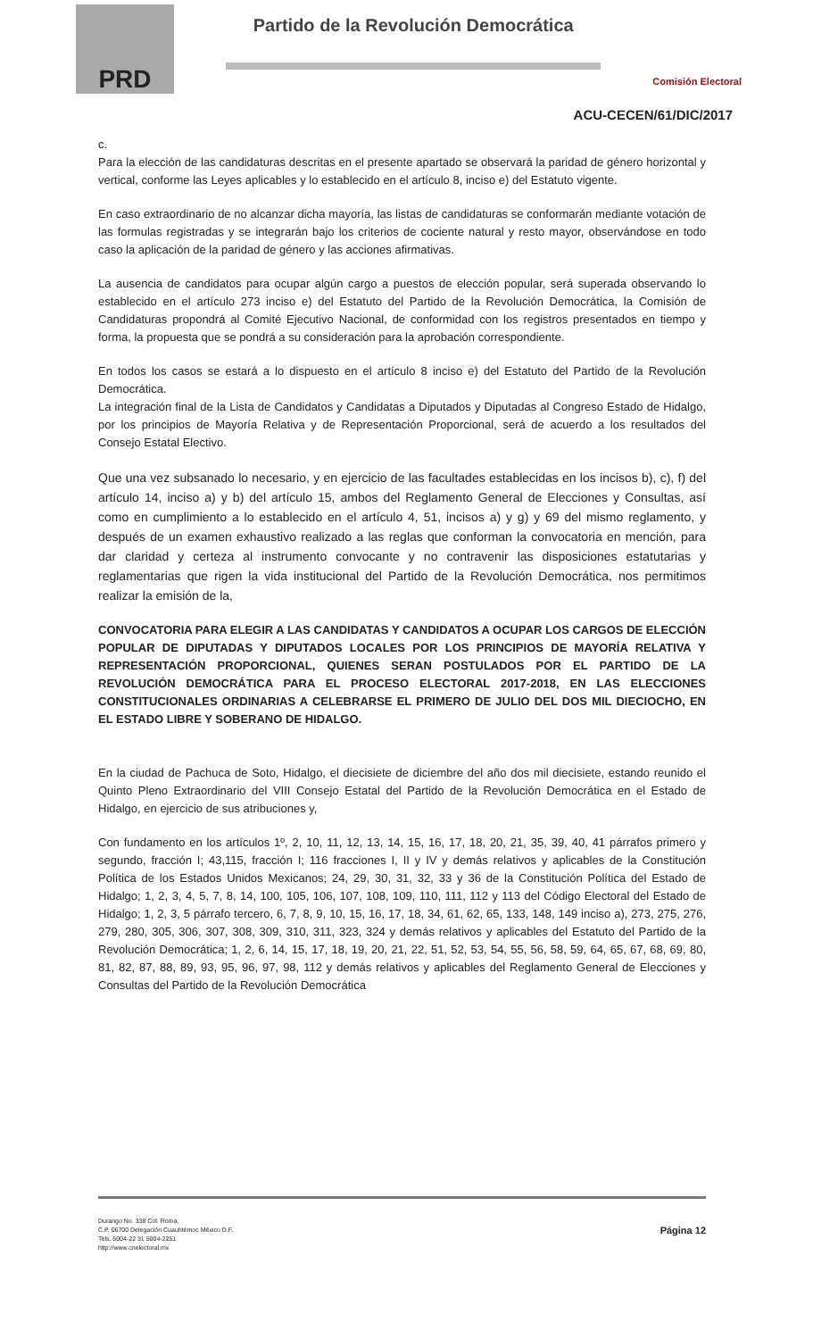PRD
Partido de la Revolución Democrática
Comisión Electoral
ACU-CECEN/61/DIC/2017
c.
Para la elección de las candidaturas descritas en el presente apartado se observará la paridad de género horizontal y vertical, conforme las Leyes aplicables y lo establecido en el artículo 8, inciso e) del Estatuto vigente.
En caso extraordinario de no alcanzar dicha mayoría, las listas de candidaturas se conformarán mediante votación de las formulas registradas y se integrarán bajo los criterios de cociente natural y resto mayor, observándose en todo caso la aplicación de la paridad de género y las acciones afirmativas.
La ausencia de candidatos para ocupar algún cargo a puestos de elección popular, será superada observando lo establecido en el artículo 273 inciso e) del Estatuto del Partido de la Revolución Democrática, la Comisión de Candidaturas propondrá al Comité Ejecutivo Nacional, de conformidad con los registros presentados en tiempo y forma, la propuesta que se pondrá a su consideración para la aprobación correspondiente.
En todos los casos se estará a lo dispuesto en el artículo 8 inciso e) del Estatuto del Partido de la Revolución Democrática.
La integración final de la Lista de Candidatos y Candidatas a Diputados y Diputadas al Congreso Estado de Hidalgo, por los principios de Mayoría Relativa y de Representación Proporcional, será de acuerdo a los resultados del Consejo Estatal Electivo.
Que una vez subsanado lo necesario, y en ejercicio de las facultades establecidas en los incisos b), c), f) del artículo 14, inciso a) y b) del artículo 15, ambos del Reglamento General de Elecciones y Consultas, así como en cumplimiento a lo establecido en el artículo 4, 51, incisos a) y g) y 69 del mismo reglamento, y después de un examen exhaustivo realizado a las reglas que conforman la convocatoria en mención, para dar claridad y certeza al instrumento convocante y no contravenir las disposiciones estatutarias y reglamentarias que rigen la vida institucional del Partido de la Revolución Democrática, nos permitimos realizar la emisión de la,
CONVOCATORIA PARA ELEGIR A LAS CANDIDATAS Y CANDIDATOS A OCUPAR LOS CARGOS DE ELECCIÓN POPULAR DE DIPUTADAS Y DIPUTADOS LOCALES POR LOS PRINCIPIOS DE MAYORÍA RELATIVA Y REPRESENTACIÓN PROPORCIONAL, QUIENES SERAN POSTULADOS POR EL PARTIDO DE LA REVOLUCIÓN DEMOCRÁTICA PARA EL PROCESO ELECTORAL 2017-2018, EN LAS ELECCIONES CONSTITUCIONALES ORDINARIAS A CELEBRARSE EL PRIMERO DE JULIO DEL DOS MIL DIECIOCHO, EN EL ESTADO LIBRE Y SOBERANO DE HIDALGO.
En la ciudad de Pachuca de Soto, Hidalgo, el diecisiete de diciembre del año dos mil diecisiete, estando reunido el Quinto Pleno Extraordinario del VIII Consejo Estatal del Partido de la Revolución Democrática en el Estado de Hidalgo, en ejercicio de sus atribuciones y,
Con fundamento en los artículos 1º, 2, 10, 11, 12, 13, 14, 15, 16, 17, 18, 20, 21, 35, 39, 40, 41 párrafos primero y segundo, fracción I; 43,115, fracción I; 116 fracciones I, II y IV y demás relativos y aplicables de la Constitución Política de los Estados Unidos Mexicanos; 24, 29, 30, 31, 32, 33 y 36 de la Constitución Política del Estado de Hidalgo; 1, 2, 3, 4, 5, 7, 8, 14, 100, 105, 106, 107, 108, 109, 110, 111, 112 y 113 del Código Electoral del Estado de Hidalgo; 1, 2, 3, 5 párrafo tercero, 6, 7, 8, 9, 10, 15, 16, 17, 18, 34, 61, 62, 65, 133, 148, 149 inciso a), 273, 275, 276, 279, 280, 305, 306, 307, 308, 309, 310, 311, 323, 324 y demás relativos y aplicables del Estatuto del Partido de la Revolución Democrática; 1, 2, 6, 14, 15, 17, 18, 19, 20, 21, 22, 51, 52, 53, 54, 55, 56, 58, 59, 64, 65, 67, 68, 69, 80, 81, 82, 87, 88, 89, 93, 95, 96, 97, 98, 112 y demás relativos y aplicables del Reglamento General de Elecciones y Consultas del Partido de la Revolución Democrática
Durango No. 338 Col. Roma,
C.P. 06700 Delegación Cuauhtémoc México D.F.
Tels. 5004-22 31 5004-2251
http://www.cnelectoral.mx
Página 12